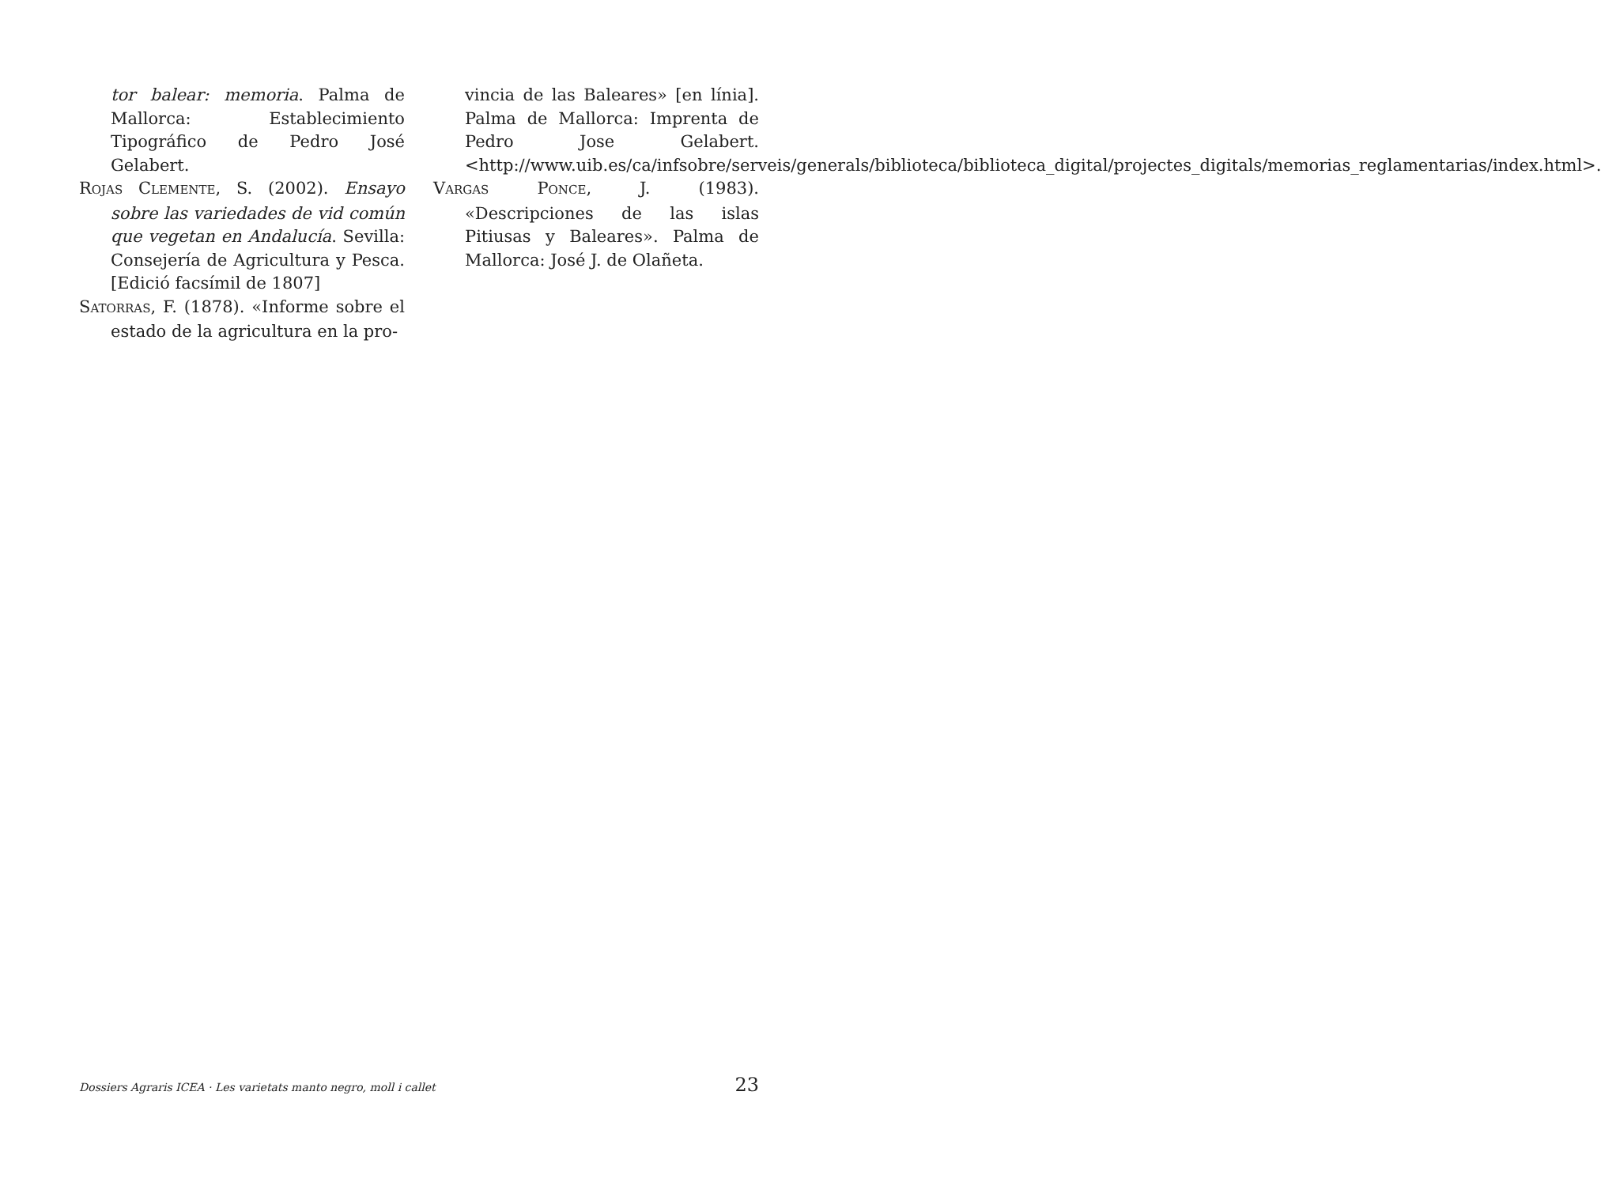tor balear: memoria. Palma de Mallorca: Establecimiento Tipográfico de Pedro José Gelabert.
ROJAS CLEMENTE, S. (2002). Ensayo sobre las variedades de vid común que vegetan en Andalucía. Sevilla: Consejería de Agricultura y Pesca. [Edició facsímil de 1807]
SATORRAS, F. (1878). «Informe sobre el estado de la agricultura en la pro-
vincia de las Baleares» [en línia]. Palma de Mallorca: Imprenta de Pedro Jose Gelabert. <http://www.uib.es/ca/infsobre/serveis/generals/biblioteca/biblioteca_digital/projectes_digitals/memorias_reglamentarias/index.html>.
VARGAS PONCE, J. (1983). «Descripciones de las islas Pitiusas y Baleares». Palma de Mallorca: José J. de Olañeta.
Dossiers Agraris ICEA · Les varietats manto negro, moll i callet 23